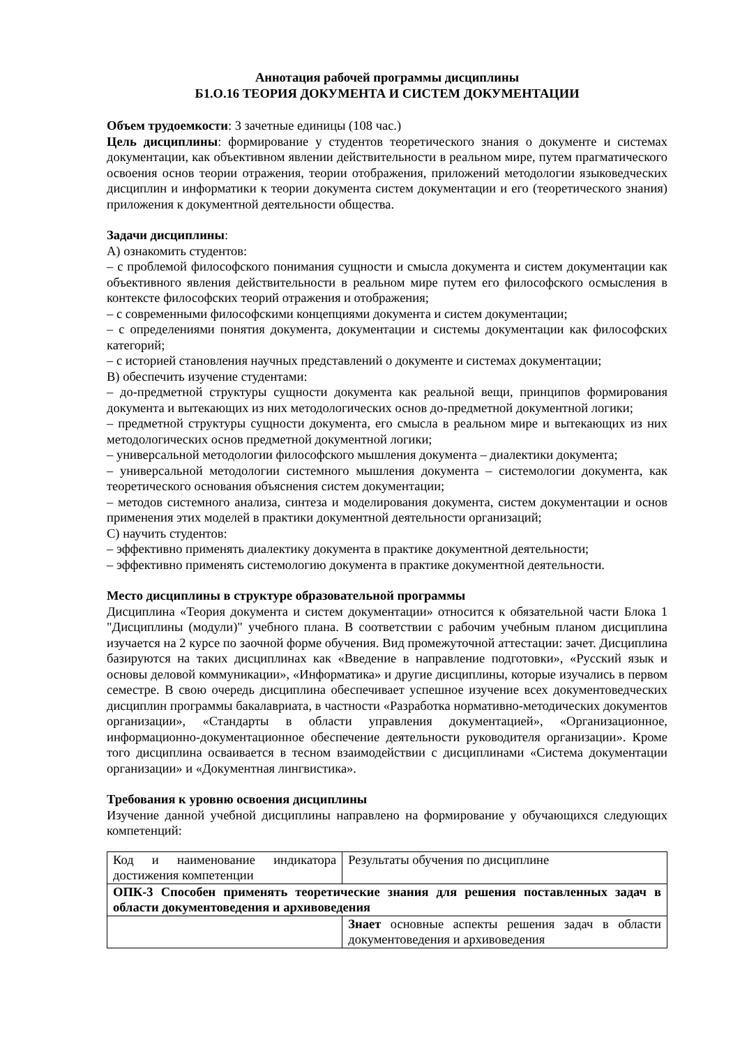Аннотация рабочей программы дисциплины
Б1.О.16 ТЕОРИЯ ДОКУМЕНТА И СИСТЕМ ДОКУМЕНТАЦИИ
Объем трудоемкости: 3 зачетные единицы (108 час.)
Цель дисциплины: формирование у студентов теоретического знания о документе и системах документации, как объективном явлении действительности в реальном мире, путем прагматического освоения основ теории отражения, теории отображения, приложений методологии языковедческих дисциплин и информатики к теории документа систем документации и его (теоретического знания) приложения к документной деятельности общества.
Задачи дисциплины:
А) ознакомить студентов:
– с проблемой философского понимания сущности и смысла документа и систем документации как объективного явления действительности в реальном мире путем его философского осмысления в контексте философских теорий отражения и отображения;
– с современными философскими концепциями документа и систем документации;
– с определениями понятия документа, документации и системы документации как философских категорий;
– с историей становления научных представлений о документе и системах документации;
В) обеспечить изучение студентами:
– до-предметной структуры сущности документа как реальной вещи, принципов формирования документа и вытекающих из них методологических основ до-предметной документной логики;
– предметной структуры сущности документа, его смысла в реальном мире и вытекающих из них методологических основ предметной документной логики;
– универсальной методологии философского мышления документа – диалектики документа;
– универсальной методологии системного мышления документа – системологии документа, как теоретического основания объяснения систем документации;
– методов системного анализа, синтеза и моделирования документа, систем документации и основ применения этих моделей в практики документной деятельности организаций;
С) научить студентов:
– эффективно применять диалектику документа в практике документной деятельности;
– эффективно применять системологию документа в практике документной деятельности.
Место дисциплины в структуре образовательной программы
Дисциплина «Теория документа и систем документации» относится к обязательной части Блока 1 "Дисциплины (модули)" учебного плана. В соответствии с рабочим учебным планом дисциплина изучается на 2 курсе по заочной форме обучения. Вид промежуточной аттестации: зачет. Дисциплина базируются на таких дисциплинах как «Введение в направление подготовки», «Русский язык и основы деловой коммуникации», «Информатика» и другие дисциплины, которые изучались в первом семестре. В свою очередь дисциплина обеспечивает успешное изучение всех документоведческих дисциплин программы бакалавриата, в частности «Разработка нормативно-методических документов организации», «Стандарты в области управления документацией», «Организационное, информационно-документационное обеспечение деятельности руководителя организации». Кроме того дисциплина осваивается в тесном взаимодействии с дисциплинами «Система документации организации» и «Документная лингвистика».
Требования к уровню освоения дисциплины
Изучение данной учебной дисциплины направлено на формирование у обучающихся следующих компетенций:
| Код и наименование индикатора достижения компетенции | Результаты обучения по дисциплине |
| ОПК-3 Способен применять теоретические знания для решения поставленных задач в области документоведения и архивоведения | |
| | Знает основные аспекты решения задач в области документоведения и архивоведения |